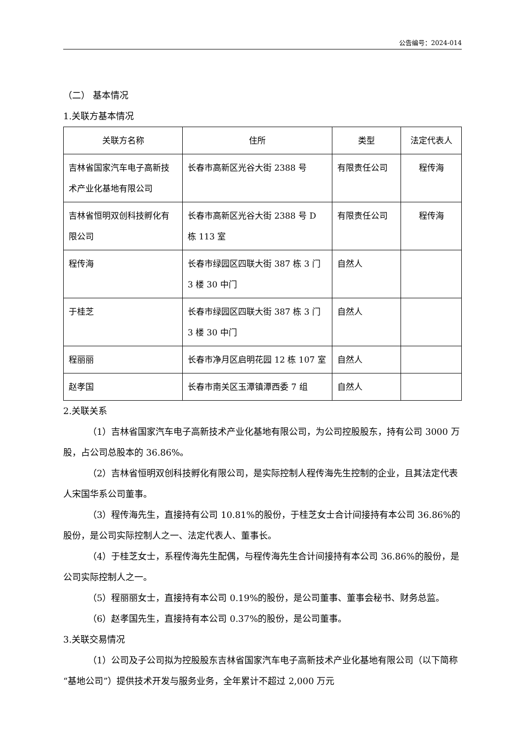公告编号：2024-014
（二） 基本情况
1.关联方基本情况
| 关联方名称 | 住所 | 类型 | 法定代表人 |
| --- | --- | --- | --- |
| 吉林省国家汽车电子高新技术产业化基地有限公司 | 长春市高新区光谷大街 2388 号 | 有限责任公司 | 程传海 |
| 吉林省恒明双创科技孵化有限公司 | 长春市高新区光谷大街 2388 号 D 栋 113 室 | 有限责任公司 | 程传海 |
| 程传海 | 长春市绿园区四联大街 387 栋 3 门 3 楼 30 中门 | 自然人 | |
| 于桂芝 | 长春市绿园区四联大街 387 栋 3 门 3 楼 30 中门 | 自然人 | |
| 程丽丽 | 长春市净月区启明花园 12 栋 107 室 | 自然人 | |
| 赵孝国 | 长春市南关区玉潭镇潭西委 7 组 | 自然人 | |
2.关联关系
（1）吉林省国家汽车电子高新技术产业化基地有限公司，为公司控股股东，持有公司 3000 万股，占公司总股本的 36.86%。
（2）吉林省恒明双创科技孵化有限公司，是实际控制人程传海先生控制的企业，且其法定代表人宋国华系公司董事。
（3）程传海先生，直接持有公司 10.81%的股份，于桂芝女士合计间接持有本公司 36.86%的股份，是公司实际控制人之一、法定代表人、董事长。
（4）于桂芝女士，系程传海先生配偶，与程传海先生合计间接持有本公司 36.86%的股份，是公司实际控制人之一。
（5）程丽丽女士，直接持有本公司 0.19%的股份，是公司董事、董事会秘书、财务总监。
（6）赵孝国先生，直接持有本公司 0.37%的股份，是公司董事。
3.关联交易情况
（1）公司及子公司拟为控股股东吉林省国家汽车电子高新技术产业化基地有限公司（以下简称“基地公司”）提供技术开发与服务业务，全年累计不超过 2,000 万元